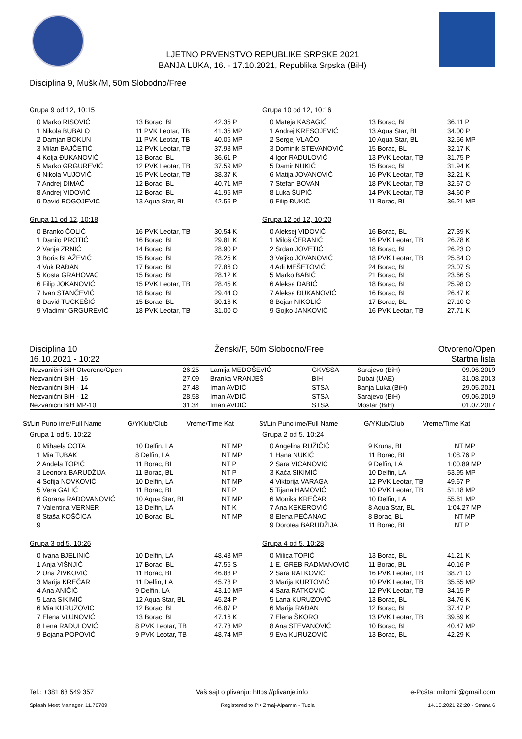LJETNO PRVENSTVO REPUBLIKE SRPSKE 2021
BANJA LUKA, 16. - 17.10.2021, Republika Srpska (BiH)
Disciplina 9, Muški/M, 50m Slobodno/Free
Grupa 9 od 12, 10:15
| 0 Marko RISOVIĆ | 13 Borac, BL | 42.35 P |
| 1 Nikola BUBALO | 11 PVK Leotar, TB | 41.35 MP |
| 2 Damjan BOKUN | 11 PVK Leotar, TB | 40.05 MP |
| 3 Milan BAJČETIĆ | 12 PVK Leotar, TB | 37.98 MP |
| 4 Kolja ĐUKANOVIĆ | 13 Borac, BL | 36.61 P |
| 5 Marko GRGUREVIĆ | 12 PVK Leotar, TB | 37.59 MP |
| 6 Nikola VUJOVIĆ | 15 PVK Leotar, TB | 38.37 K |
| 7 Andrej DIMAČ | 12 Borac, BL | 40.71 MP |
| 8 Andrej VIDOVIĆ | 12 Borac, BL | 41.95 MP |
| 9 David BOGOJEVIĆ | 13 Aqua Star, BL | 42.56 P |
Grupa 10 od 12, 10:16
| 0 Mateja KASAGIĆ | 13 Borac, BL | 36.11 P |
| 1 Andrej KRESOJEVIĆ | 13 Aqua Star, BL | 34.00 P |
| 2 Sergej VLAČO | 10 Aqua Star, BL | 32.56 MP |
| 3 Dominik STEVANOVIĆ | 15 Borac, BL | 32.17 K |
| 4 Igor RADULOVIĆ | 13 PVK Leotar, TB | 31.75 P |
| 5 Damir NUKIĆ | 15 Borac, BL | 31.94 K |
| 6 Matija JOVANOVIĆ | 16 PVK Leotar, TB | 32.21 K |
| 7 Stefan BOVAN | 18 PVK Leotar, TB | 32.67 O |
| 8 Luka ŠUPIĆ | 14 PVK Leotar, TB | 34.60 P |
| 9 Filip ĐUKIĆ | 11 Borac, BL | 36.21 MP |
Grupa 11 od 12, 10:18
| 0 Branko ČOLIĆ | 16 PVK Leotar, TB | 30.54 K |
| 1 Danilo PROTIĆ | 16 Borac, BL | 29.81 K |
| 2 Vanja ZRNIĆ | 14 Borac, BL | 28.90 P |
| 3 Boris BLAŽEVIĆ | 15 Borac, BL | 28.25 K |
| 4 Vuk RAĐAN | 17 Borac, BL | 27.86 O |
| 5 Kosta GRAHOVAC | 15 Borac, BL | 28.12 K |
| 6 Filip JOKANOVIĆ | 15 PVK Leotar, TB | 28.45 K |
| 7 Ivan STANČEVIĆ | 18 Borac, BL | 29.44 O |
| 8 David TUCKEŠIĆ | 15 Borac, BL | 30.16 K |
| 9 Vladimir GRGUREVIĆ | 18 PVK Leotar, TB | 31.00 O |
Grupa 12 od 12, 10:20
| 0 Aleksej VIDOVIĆ | 16 Borac, BL | 27.39 K |
| 1 Miloš ĆERANIĆ | 16 PVK Leotar, TB | 26.78 K |
| 2 Srđan JOVETIĆ | 18 Borac, BL | 26.23 O |
| 3 Veljko JOVANOVIĆ | 18 PVK Leotar, TB | 25.84 O |
| 4 Adi MEŠETOVIĆ | 24 Borac, BL | 23.07 S |
| 5 Marko BABIĆ | 21 Borac, BL | 23.66 S |
| 6 Aleksa DABIĆ | 18 Borac, BL | 25.98 O |
| 7 Aleksa ĐUKANOVIĆ | 16 Borac, BL | 26.47 K |
| 8 Bojan NIKOLIĆ | 17 Borac, BL | 27.10 O |
| 9 Gojko JANKOVIĆ | 16 PVK Leotar, TB | 27.71 K |
Disciplina 10
16.10.2021 - 10:22
Ženski/F, 50m Slobodno/Free Otvoreno/Open
Startna lista
| Nezvanični BiH Otvoreno/Open | 26.25 | Lamija MEDOŠEVIĆ | GKVSSA | Sarajevo (BiH) | 09.06.2019 |
| Nezvanični BiH - 16 | 27.09 | Branka VRANJEŠ | BIH | Dubai (UAE) | 31.08.2013 |
| Nezvanični BiH - 14 | 27.48 | Iman AVDIĆ | STSA | Banja Luka (BiH) | 29.05.2021 |
| Nezvanični BiH - 12 | 28.58 | Iman AVDIĆ | STSA | Sarajevo (BiH) | 09.06.2019 |
| Nezvanični BiH MP-10 | 31.34 | Iman AVDIĆ | STSA | Mostar (BiH) | 01.07.2017 |
St/Lin Puno ime/Full Name G/YKlub/Club Vreme/Time Kat
St/Lin Puno ime/Full Name G/YKlub/Club Vreme/Time Kat
Grupa 1 od 5, 10:22
| 0 Mihaela COTA | 10 Delfin, LA | NT MP |
| 1 Mia TUBAK | 8 Delfin, LA | NT MP |
| 2 Anđela TOPIĆ | 11 Borac, BL | NT P |
| 3 Leonora BARUDŽIJA | 11 Borac, BL | NT P |
| 4 Sofija NOVKOVIĆ | 10 Delfin, LA | NT MP |
| 5 Vera GALIĆ | 11 Borac, BL | NT P |
| 6 Gorana RADOVANOVIĆ | 10 Aqua Star, BL | NT MP |
| 7 Valentina VERNER | 13 Delfin, LA | NT K |
| 8 Staša KOŠČICA | 10 Borac, BL | NT MP |
| 9 | | |
Grupa 2 od 5, 10:24
| 0 Angelina RUŽIČIĆ | 9 Kruna, BL | NT MP |
| 1 Hana NUKIĆ | 11 Borac, BL | 1:08.76 P |
| 2 Sara VICANOVIĆ | 9 Delfin, LA | 1:00.89 MP |
| 3 Kaća SIKIMIĆ | 10 Delfin, LA | 53.95 MP |
| 4 Viktorija VARAGA | 12 PVK Leotar, TB | 49.67 P |
| 5 Tijana HAMOVIĆ | 10 PVK Leotar, TB | 51.18 MP |
| 6 Monika KREČAR | 10 Delfin, LA | 55.61 MP |
| 7 Ana KEKEROVIĆ | 8 Aqua Star, BL | 1:04.27 MP |
| 8 Elena PEĆANAC | 8 Borac, BL | NT MP |
| 9 Dorotea BARUDŽIJA | 11 Borac, BL | NT P |
Grupa 3 od 5, 10:26
| 0 Ivana BJELINIĆ | 10 Delfin, LA | 48.43 MP |
| 1 Anja VIŠNJIĆ | 17 Borac, BL | 47.55 S |
| 2 Una ŽIVKOVIĆ | 11 Borac, BL | 46.88 P |
| 3 Marija KREČAR | 11 Delfin, LA | 45.78 P |
| 4 Ana ANIČIĆ | 9 Delfin, LA | 43.10 MP |
| 5 Lara SIKIMIĆ | 12 Aqua Star, BL | 45.24 P |
| 6 Mia KURUZOVIĆ | 12 Borac, BL | 46.87 P |
| 7 Elena VUJNOVIĆ | 13 Borac, BL | 47.16 K |
| 8 Lena RADULOVIĆ | 8 PVK Leotar, TB | 47.73 MP |
| 9 Bojana POPOVIĆ | 9 PVK Leotar, TB | 48.74 MP |
Grupa 4 od 5, 10:28
| 0 Milica TOPIĆ | 13 Borac, BL | 41.21 K |
| 1 E. GREB RADMANOVIĆ | 11 Borac, BL | 40.16 P |
| 2 Sara RATKOVIĆ | 16 PVK Leotar, TB | 38.71 O |
| 3 Marija KURTOVIĆ | 10 PVK Leotar, TB | 35.55 MP |
| 4 Sara RATKOVIĆ | 12 PVK Leotar, TB | 34.15 P |
| 5 Lana KURUZOVIĆ | 13 Borac, BL | 34.76 K |
| 6 Marija RAĐAN | 12 Borac, BL | 37.47 P |
| 7 Elena ŠKORO | 13 PVK Leotar, TB | 39.59 K |
| 8 Ana STEVANOVIĆ | 10 Borac, BL | 40.47 MP |
| 9 Eva KURUZOVIĆ | 13 Borac, BL | 42.29 K |
Tel.: +381 63 549 357 Vaš sajt o plivanju: https://plivanje.info e-Pošta: milomir@gmail.com
Splash Meet Manager, 11.70789 Registered to PK Zmaj-Alpamm - Tuzla 14.10.2021 22:20 - Strana 6